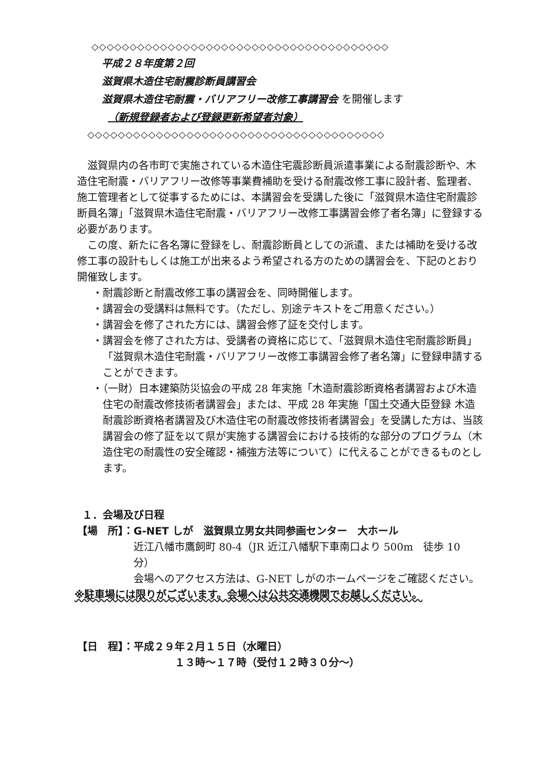◇◇◇◇◇◇◇◇◇◇◇◇◇◇◇◇◇◇◇◇◇◇◇◇◇◇◇◇◇◇◇◇◇◇◇◇◇◇◇
平成２８年度第２回
滋賀県木造住宅耐震診断員講習会
滋賀県木造住宅耐震・バリアフリー改修工事講習会 を開催します
（新規登録者および登録更新希望者対象）
◇◇◇◇◇◇◇◇◇◇◇◇◇◇◇◇◇◇◇◇◇◇◇◇◇◇◇◇◇◇◇◇◇◇◇◇◇◇◇
滋賀県内の各市町で実施されている木造住宅震診断員派遣事業による耐震診断や、木造住宅耐震・バリアフリー改修等事業費補助を受ける耐震改修工事に設計者、監理者、施工管理者として従事するためには、本講習会を受講した後に「滋賀県木造住宅耐震診断員名簿」「滋賀県木造住宅耐震・バリアフリー改修工事講習会修了者名簿」に登録する必要があります。
この度、新たに各名簿に登録をし、耐震診断員としての派遣、または補助を受ける改修工事の設計もしくは施工が出来るよう希望される方のための講習会を、下記のとおり開催致します。
・耐震診断と耐震改修工事の講習会を、同時開催します。
・講習会の受講料は無料です。（ただし、別途テキストをご用意ください。）
・講習会を修了された方には、講習会修了証を交付します。
・講習会を修了された方は、受講者の資格に応じて、「滋賀県木造住宅耐震診断員」「滋賀県木造住宅耐震・バリアフリー改修工事講習会修了者名簿」に登録申請することができます。
・（一財）日本建築防災協会の平成 28 年実施「木造耐震診断資格者講習および木造住宅の耐震改修技術者講習会」または、平成 28 年実施「国土交通大臣登録 木造耐震診断資格者講習及び木造住宅の耐震改修技術者講習会」を受講した方は、当該講習会の修了証を以て県が実施する講習会における技術的な部分のプログラム（木造住宅の耐震性の安全確認・補強方法等について）に代えることができるものとします。
１．会場及び日程
【場　所】：G-NET しが　滋賀県立男女共同参画センター　大ホール
近江八幡市鷹飼町 80-4（JR 近江八幡駅下車南口より 500m　徒歩 10 分）
会場へのアクセス方法は、G-NET しがのホームページをご確認ください。
※駐車場には限りがございます。会場へは公共交通機関でお越しください。
【日　程】：平成２９年２月１５日（水曜日）
１３時～１７時（受付１２時３０分～）